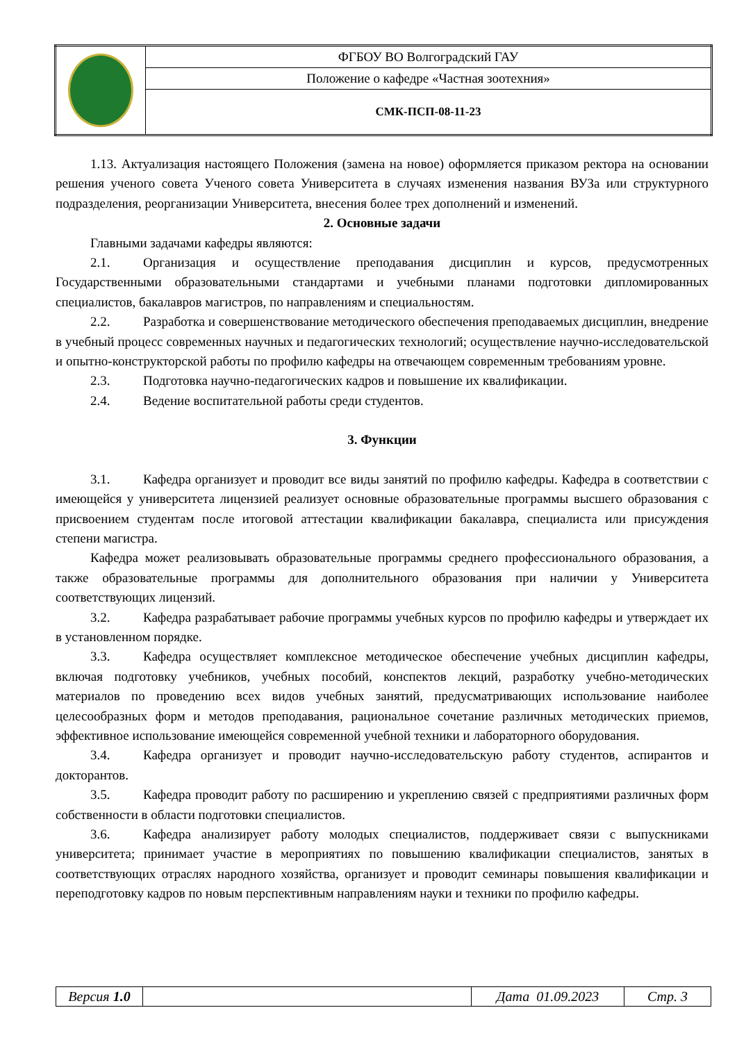| | ФГБОУ ВО Волгоградский ГАУ |
| | Положение о кафедре «Частная зоотехния» |
| | СМК-ПСП-08-11-23 |
1.13. Актуализация настоящего Положения (замена на новое) оформляется приказом ректора на основании решения ученого совета Ученого совета Университета в случаях изменения названия ВУЗа или структурного подразделения, реорганизации Университета, внесения более трех дополнений и изменений.
2. Основные задачи
Главными задачами кафедры являются:
2.1. Организация и осуществление преподавания дисциплин и курсов, предусмотренных Государственными образовательными стандартами и учебными планами подготовки дипломированных специалистов, бакалавров магистров, по направлениям и специальностям.
2.2. Разработка и совершенствование методического обеспечения преподаваемых дисциплин, внедрение в учебный процесс современных научных и педагогических технологий; осуществление научно-исследовательской и опытно-конструкторской работы по профилю кафедры на отвечающем современным требованиям уровне.
2.3. Подготовка научно-педагогических кадров и повышение их квалификации.
2.4. Ведение воспитательной работы среди студентов.
3. Функции
3.1. Кафедра организует и проводит все виды занятий по профилю кафедры. Кафедра в соответствии с имеющейся у университета лицензией реализует основные образовательные программы высшего образования с присвоением студентам после итоговой аттестации квалификации бакалавра, специалиста или присуждения степени магистра.
Кафедра может реализовывать образовательные программы среднего профессионального образования, а также образовательные программы для дополнительного образования при наличии у Университета соответствующих лицензий.
3.2. Кафедра разрабатывает рабочие программы учебных курсов по профилю кафедры и утверждает их в установленном порядке.
3.3. Кафедра осуществляет комплексное методическое обеспечение учебных дисциплин кафедры, включая подготовку учебников, учебных пособий, конспектов лекций, разработку учебно-методических материалов по проведению всех видов учебных занятий, предусматривающих использование наиболее целесообразных форм и методов преподавания, рациональное сочетание различных методических приемов, эффективное использование имеющейся современной учебной техники и лабораторного оборудования.
3.4. Кафедра организует и проводит научно-исследовательскую работу студентов, аспирантов и докторантов.
3.5. Кафедра проводит работу по расширению и укреплению связей с предприятиями различных форм собственности в области подготовки специалистов.
3.6. Кафедра анализирует работу молодых специалистов, поддерживает связи с выпускниками университета; принимает участие в мероприятиях по повышению квалификации специалистов, занятых в соответствующих отраслях народного хозяйства, организует и проводит семинары повышения квалификации и переподготовку кадров по новым перспективным направлениям науки и техники по профилю кафедры.
| Версия 1.0 | | Дата 01.09.2023 | Стр. 3 |